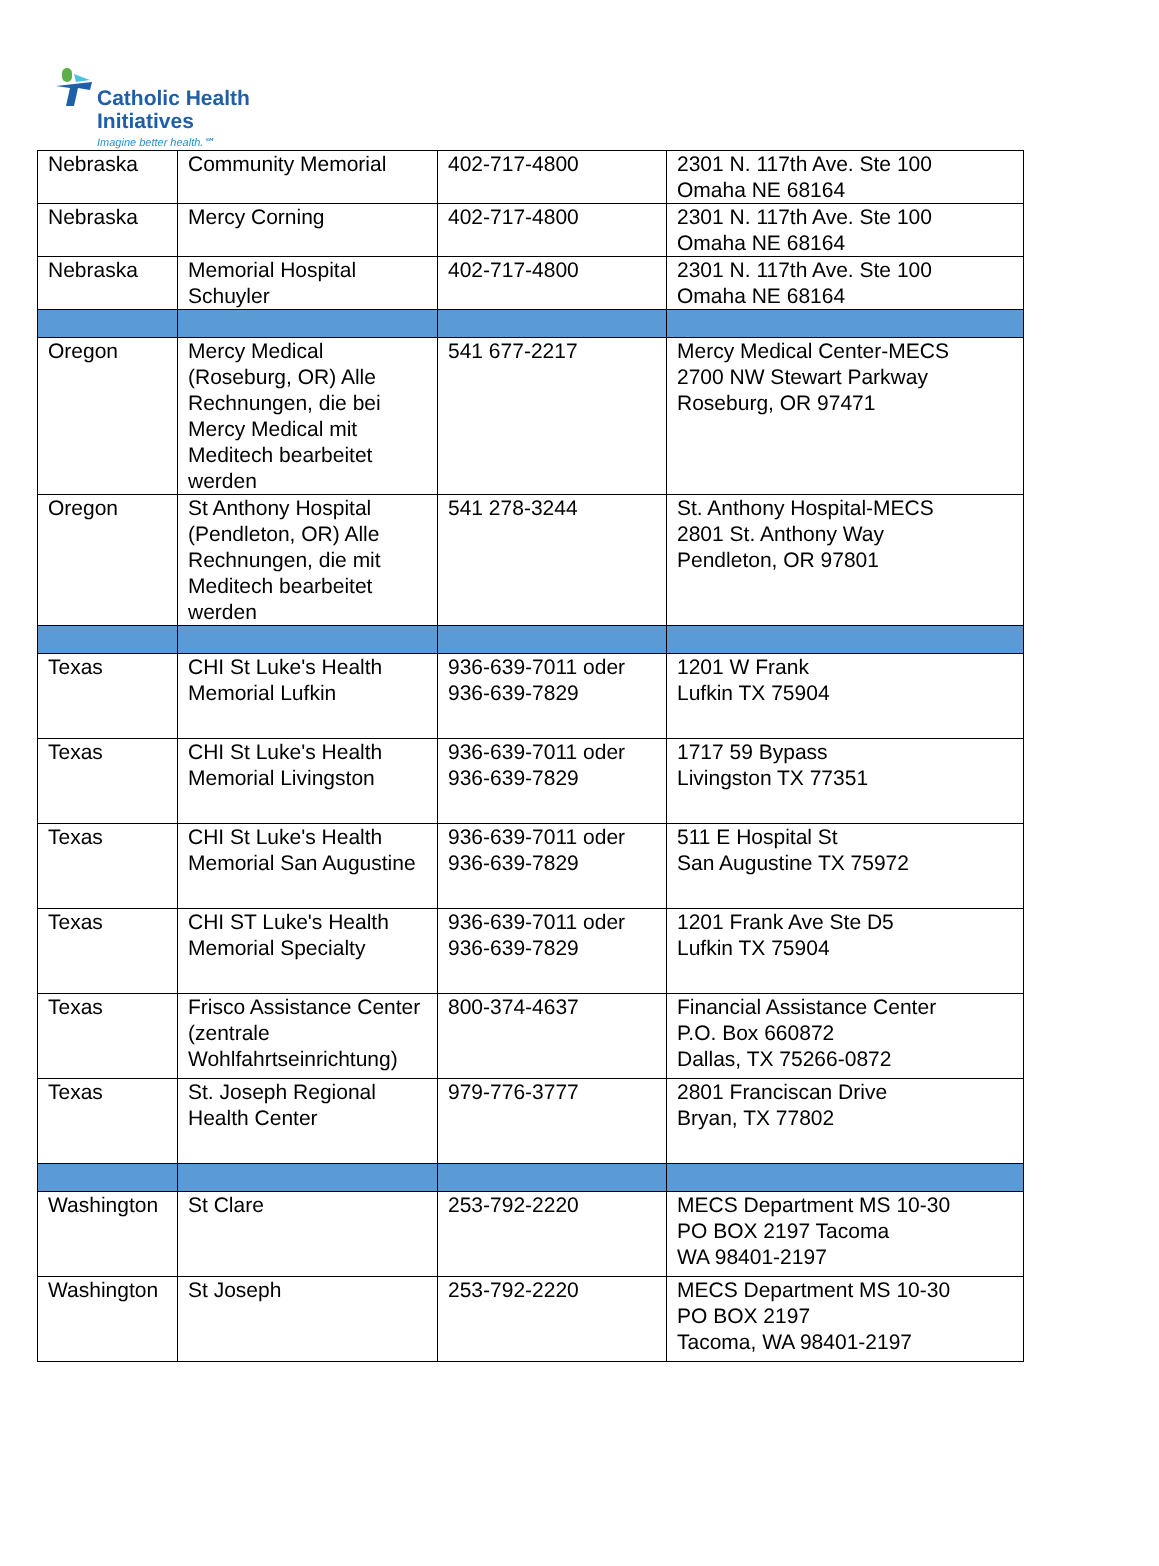Catholic Health
Initiatives
Imagine better health.℠
| Nebraska | Community Memorial | 402-717-4800 | 2301 N. 117th Ave. Ste 100 Omaha NE 68164 |
| Nebraska | Mercy Corning | 402-717-4800 | 2301 N. 117th Ave. Ste 100 Omaha NE 68164 |
| Nebraska | Memorial Hospital Schuyler | 402-717-4800 | 2301 N. 117th Ave. Ste 100 Omaha NE 68164 |
| Oregon | Mercy Medical (Roseburg, OR) Alle Rechnungen, die bei Mercy Medical mit Meditech bearbeitet werden | 541 677-2217 | Mercy Medical Center-MECS 2700 NW Stewart Parkway Roseburg, OR 97471 |
| Oregon | St Anthony Hospital (Pendleton, OR) Alle Rechnungen, die mit Meditech bearbeitet werden | 541 278-3244 | St. Anthony Hospital-MECS 2801 St. Anthony Way Pendleton, OR 97801 |
| Texas | CHI St Luke's Health Memorial Lufkin | 936-639-7011 oder 936-639-7829 | 1201 W Frank Lufkin TX 75904 |
| Texas | CHI St Luke's Health Memorial Livingston | 936-639-7011 oder 936-639-7829 | 1717 59 Bypass Livingston TX 77351 |
| Texas | CHI St Luke's Health Memorial San Augustine | 936-639-7011 oder 936-639-7829 | 511 E Hospital St San Augustine TX 75972 |
| Texas | CHI ST Luke's Health Memorial Specialty | 936-639-7011 oder 936-639-7829 | 1201 Frank Ave Ste D5 Lufkin TX 75904 |
| Texas | Frisco Assistance Center (zentrale Wohlfahrtseinrichtung) | 800-374-4637 | Financial Assistance Center P.O. Box 660872 Dallas, TX 75266-0872 |
| Texas | St. Joseph Regional Health Center | 979-776-3777 | 2801 Franciscan Drive Bryan, TX 77802 |
| Washington | St Clare | 253-792-2220 | MECS Department MS 10-30 PO BOX 2197 Tacoma WA 98401-2197 |
| Washington | St Joseph | 253-792-2220 | MECS Department MS 10-30 PO BOX 2197 Tacoma, WA 98401-2197 |